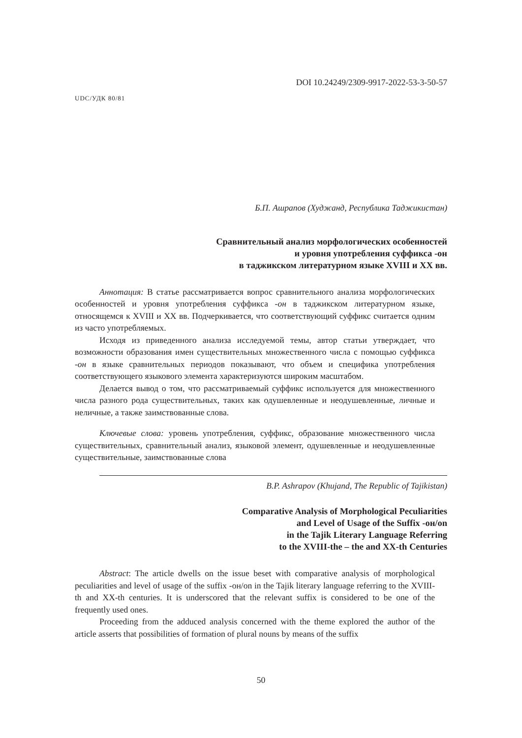DOI 10.24249/2309-9917-2022-53-3-50-57
UDC/УДК 80/81
Б.П. Ашрапов (Худжанд, Республика Таджикистан)
Сравнительный анализ морфологических особенностей
и уровня употребления суффикса -он
в таджикском литературном языке XVIII и XX вв.
Аннотация: В статье рассматривается вопрос сравнительного анализа морфологических особенностей и уровня употребления суффикса -он в таджикском литературном языке, относящемся к XVIII и XX вв. Подчеркивается, что соответствующий суффикс считается одним из часто употребляемых.
Исходя из приведенного анализа исследуемой темы, автор статьи утверждает, что возможности образования имен существительных множественного числа с помощью суффикса -он в языке сравнительных периодов показывают, что объем и специфика употребления соответствующего языкового элемента характеризуются широким масштабом.
Делается вывод о том, что рассматриваемый суффикс используется для множественного числа разного рода существительных, таких как одушевленные и неодушевленные, личные и неличные, а также заимствованные слова.
Ключевые слова: уровень употребления, суффикс, образование множественного числа существительных, сравнительный анализ, языковой элемент, одушевленные и неодушевленные существительные, заимствованные слова
B.P. Ashrapov (Khujand, The Republic of Tajikistan)
Comparative Analysis of Morphological Peculiarities
and Level of Usage of the Suffix -он/on
in the Tajik Literary Language Referring
to the XVIII-the – the and XX-th Centuries
Abstract: The article dwells on the issue beset with comparative analysis of morphological peculiarities and level of usage of the suffix -он/on in the Tajik literary language referring to the XVIII-th and XX-th centuries. It is underscored that the relevant suffix is considered to be one of the frequently used ones.
Proceeding from the adduced analysis concerned with the theme explored the author of the article asserts that possibilities of formation of plural nouns by means of the suffix
50